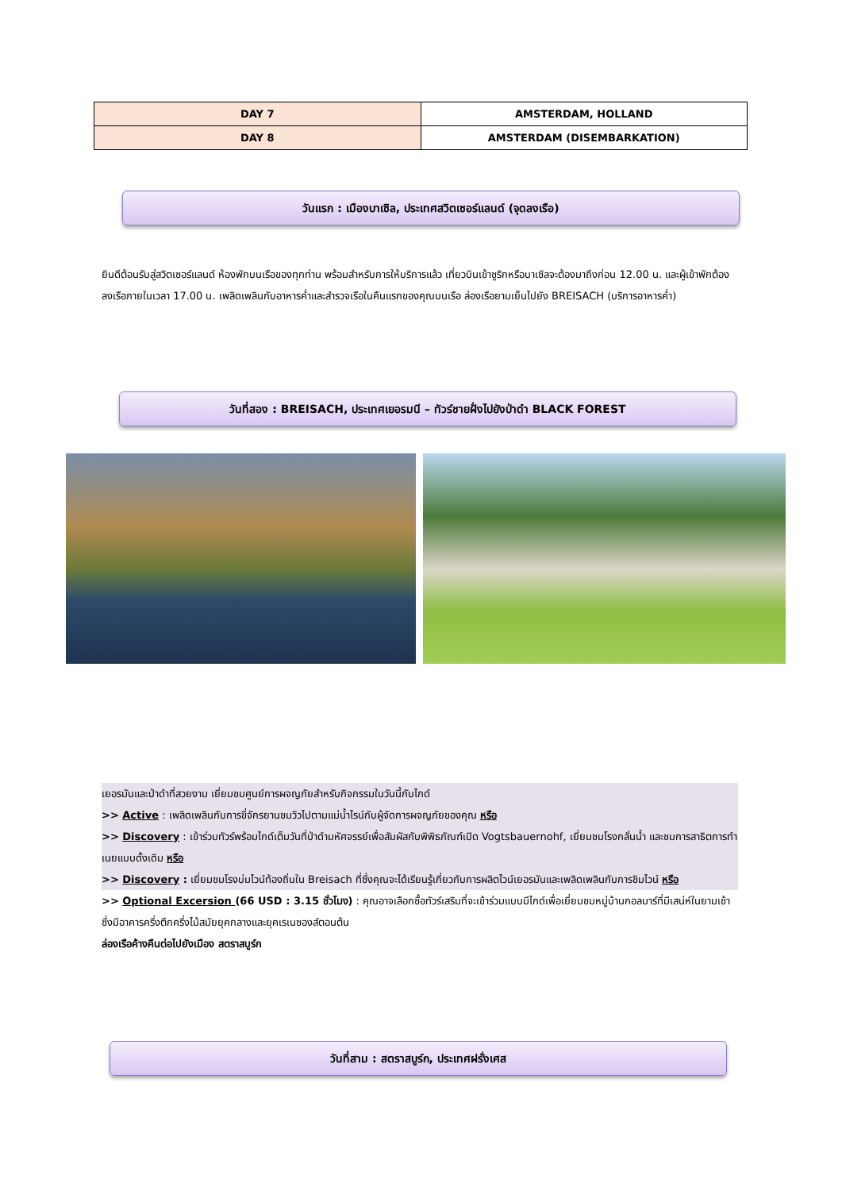| DAY 7 | AMSTERDAM, HOLLAND |
| DAY 8 | AMSTERDAM (DISEMBARKATION) |
วันแรก : เมืองบาเซิล, ประเทศสวิตเซอร์แลนด์ (จุดลงเรือ)
ยินดีต้อนรับสู่สวิตเซอร์แลนด์ ห้องพักบนเรือของทุกท่าน พร้อมสำหรับการให้บริการแล้ว เที่ยวบินเข้าซูริกหรือบาเซิลจะต้องมาถึงก่อน 12.00 น. และผู้เข้าพักต้องลงเรือภายในเวลา 17.00 น. เพลิดเพลินกับอาหารค่ำและสำรวจเรือในคืนแรกของคุณบนเรือ ล่องเรือยามเย็นไปยัง BREISACH (บริการอาหารค่ำ)
วันที่สอง : BREISACH, ประเทศเยอรมนี – ทัวร์ชายฝั่งไปยังป่าดำ BLACK FOREST
เยอรมันและป่าดำที่สวยงาม เยี่ยมชมศูนย์การผจญภัยสำหรับกิจกรรมในวันนี้กับไกด์
>> Active : เพลิดเพลินกับการขี่จักรยานชมวิวไปตามแม่น้ำไรน์กับผู้จัดการผจญภัยของคุณ หรือ
>> Discovery : เข้าร่วมทัวร์พร้อมไกด์เต็มวันที่ป่าดำมหัศจรรย์เพื่อสัมผัสกับพิพิธภัณฑ์เปิด Vogtsbauernohf, เยี่ยมชมโรงกลั่นน้ำ และชมการสาธิตการทำเนยแบบดั้งเดิม หรือ
>> Discovery : เยี่ยมชมโรงบ่มไวน์ท้องถิ่นใน Breisach ที่ซึ่งคุณจะได้เรียนรู้เกี่ยวกับการผลิตไวน์เยอรมันและเพลิดเพลินกับการชิมไวน์ หรือ
>> Optional Excersion (66 USD : 3.15 ชั่วโมง) : คุณอาจเลือกซื้อทัวร์เสริมที่จะเข้าร่วมแบบมีไกด์เพื่อเยี่ยมชมหมู่บ้านกอลมาร์ที่มีเสน่ห์ในยามเช้า ซึ่งมีอาคารครึ่งตึกครึ่งไม้สมัยยุคกลางและยุคเรเนซองส์ตอนต้น
ล่องเรือค้างคืนต่อไปยังเมือง สตราสบูร์ก
วันที่สาม : สตราสบูร์ก, ประเทศฝรั่งเศส